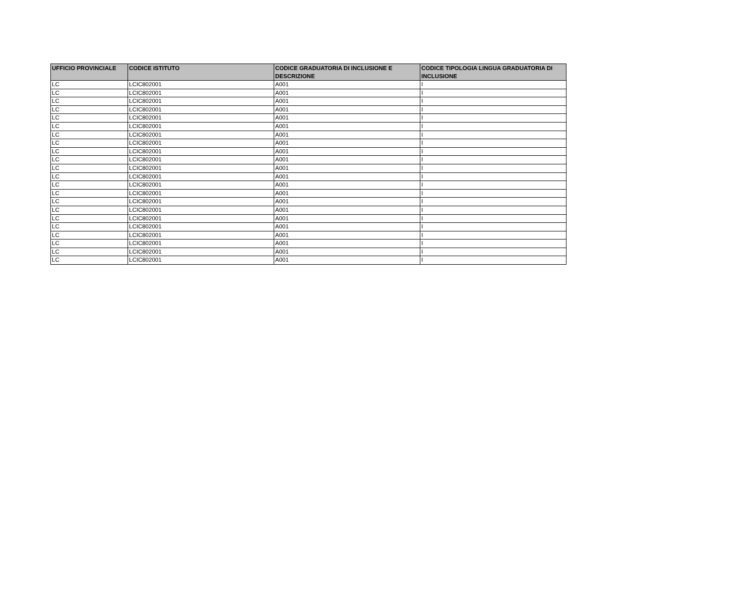| UFFICIO PROVINCIALE | CODICE ISTITUTO | CODICE GRADUATORIA DI INCLUSIONE E DESCRIZIONE | CODICE TIPOLOGIA LINGUA GRADUATORIA DI INCLUSIONE |
| --- | --- | --- | --- |
| LC | LCIC802001 | A001 | I |
| LC | LCIC802001 | A001 | I |
| LC | LCIC802001 | A001 | I |
| LC | LCIC802001 | A001 | I |
| LC | LCIC802001 | A001 | I |
| LC | LCIC802001 | A001 | I |
| LC | LCIC802001 | A001 | I |
| LC | LCIC802001 | A001 | I |
| LC | LCIC802001 | A001 | I |
| LC | LCIC802001 | A001 | I |
| LC | LCIC802001 | A001 | I |
| LC | LCIC802001 | A001 | I |
| LC | LCIC802001 | A001 | I |
| LC | LCIC802001 | A001 | I |
| LC | LCIC802001 | A001 | I |
| LC | LCIC802001 | A001 | I |
| LC | LCIC802001 | A001 | I |
| LC | LCIC802001 | A001 | I |
| LC | LCIC802001 | A001 | I |
| LC | LCIC802001 | A001 | I |
| LC | LCIC802001 | A001 | I |
| LC | LCIC802001 | A001 | I |